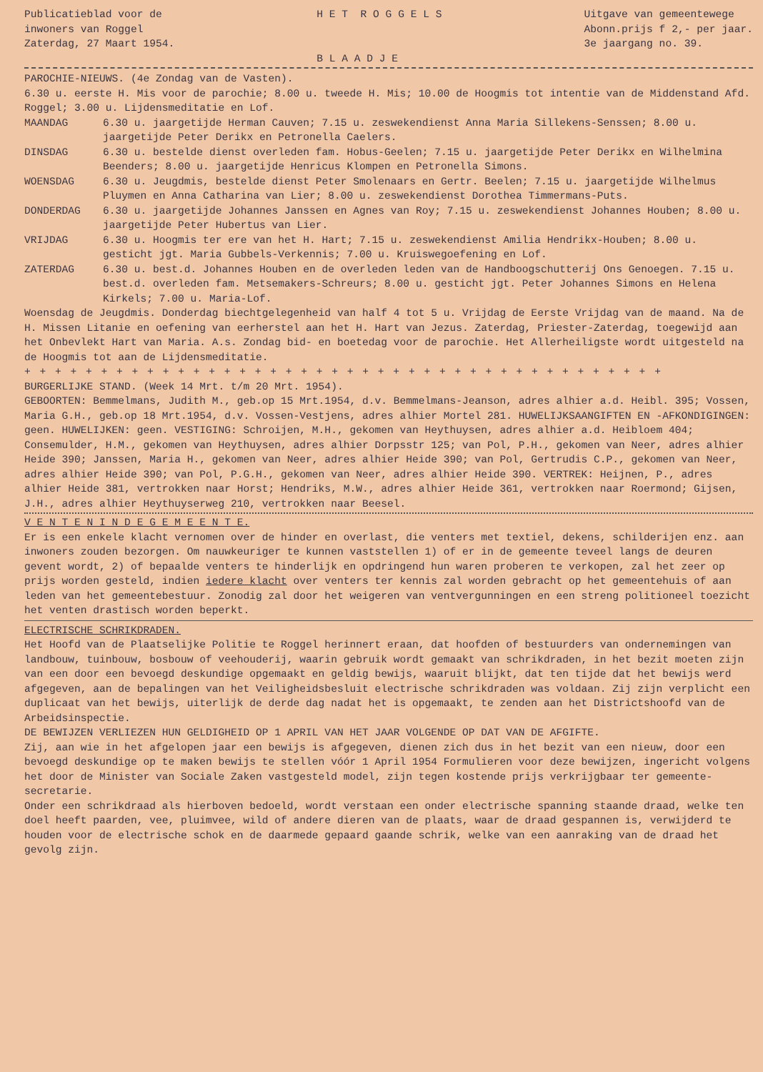Publicatieblad voor de inwoners van Roggel Zaterdag, 27 Maart 1954.
H E T R O G G E L S B L A A D J E
Uitgave van gemeentewege Abonn.prijs f 2,- per jaar. 3e jaargang no. 39.
PAROCHIE-NIEUWS. (4e Zondag van de Vasten).
6.30 u. eerste H. Mis voor de parochie; 8.00 u. tweede H. Mis; 10.00 de Hoogmis tot intentie van de Middenstand Afd. Roggel; 3.00 u. Lijdensmeditatie en Lof.
MAANDAG 6.30 u. jaargetijde Herman Cauven; 7.15 u. zeswekendienst Anna Maria Sillekens-Senssen; 8.00 u. jaargetijde Peter Derikx en Petronella Caelers.
DINSDAG 6.30 u. bestelde dienst overleden fam. Hobus-Geelen; 7.15 u. jaargetijde Peter Derikx en Wilhelmina Beenders; 8.00 u. jaargetijde Henricus Klompen en Petronella Simons.
WOENSDAG 6.30 u. Jeugdmis, bestelde dienst Peter Smolenaars en Gertr. Beelen; 7.15 u. jaargetijde Wilhelmus Pluymen en Anna Catharina van Lier; 8.00 u. zeswekendienst Dorothea Timmermans-Puts.
DONDERDAG 6.30 u. jaargetijde Johannes Janssen en Agnes van Roy; 7.15 u. zeswekendienst Johannes Houben; 8.00 u. jaargetijde Peter Hubertus van Lier.
VRIJDAG 6.30 u. Hoogmis ter ere van het H. Hart; 7.15 u. zeswekendienst Amilia Hendrikx-Houben; 8.00 u. gesticht jgt. Maria Gubbels-Verkennis; 7.00 u. Kruiswegoefening en Lof.
ZATERDAG 6.30 u. best.d. Johannes Houben en de overleden leden van de Handboogschutterij Ons Genoegen. 7.15 u. best.d. overleden fam. Metsemakers-Schreurs; 8.00 u. gesticht jgt. Peter Johannes Simons en Helena Kirkels; 7.00 u. Maria-Lof.
Woensdag de Jeugdmis. Donderdag biechtgelegenheid van half 4 tot 5 u. Vrijdag de Eerste Vrijdag van de maand. Na de H. Missen Litanie en oefening van eerherstel aan het H. Hart van Jezus. Zaterdag, Priester-Zaterdag, toegewijd aan het Onbevlekt Hart van Maria. A.s. Zondag bid- en boetedag voor de parochie. Het Allerheiligste wordt uitgesteld na de Hoogmis tot aan de Lijdensmeditatie.
+ + + + + + + + + + + + + + + + + + + + + + + + + + + + + + + + + + + + + + + + + +
BURGERLIJKE STAND. (Week 14 Mrt. t/m 20 Mrt. 1954).
GEBOORTEN: Bemmelmans, Judith M., geb.op 15 Mrt.1954, d.v. Bemmelmans-Jeanson, adres alhier a.d. Heibl. 395; Vossen, Maria G.H., geb.op 18 Mrt.1954, d.v. Vossen-Vestjens, adres alhier Mortel 281. HUWELIJKSAANGIFTEN EN -AFKONDIGINGEN: geen. HUWELIJKEN: geen. VESTIGING: Schroijen, M.H., gekomen van Heythuysen, adres alhier a.d. Heibloem 404; Consemulder, H.M., gekomen van Heythuysen, adres alhier Dorpsstr 125; van Pol, P.H., gekomen van Neer, adres alhier Heide 390; Janssen, Maria H., gekomen van Neer, adres alhier Heide 390; van Pol, Gertrudis C.P., gekomen van Neer, adres alhier Heide 390; van Pol, P.G.H., gekomen van Neer, adres alhier Heide 390. VERTREK: Heijnen, P., adres alhier Heide 381, vertrokken naar Horst; Hendriks, M.W., adres alhier Heide 361, vertrokken naar Roermond; Gijsen, J.H., adres alhier Heythuyserweg 210, vertrokken naar Beesel.
V E N T E N I N D E G E M E E N T E.
Er is een enkele klacht vernomen over de hinder en overlast, die venters met textiel, dekens, schilderijen enz. aan inwoners zouden bezorgen. Om nauwkeuriger te kunnen vaststellen 1) of er in de gemeente teveel langs de deuren gevent wordt, 2) of bepaalde venters te hinderlijk en opdringend hun waren proberen te verkopen, zal het zeer op prijs worden gesteld, indien iedere klacht over venters ter kennis zal worden gebracht op het gemeentehuis of aan leden van het gemeentebestuur. Zonodig zal door het weigeren van ventvergunningen en een streng politioneel toezicht het venten drastisch worden beperkt.
ELECTRISCHE SCHRIKDRADEN.
Het Hoofd van de Plaatselijke Politie te Roggel herinnert eraan, dat hoofden of bestuurders van ondernemingen van landbouw, tuinbouw, bosbouw of veehouderij, waarin gebruik wordt gemaakt van schrikdraden, in het bezit moeten zijn van een door een bevoegd deskundige opgemaakt en geldig bewijs, waaruit blijkt, dat ten tijde dat het bewijs werd afgegeven, aan de bepalingen van het Veiligheidsbesluit electrische schrikdraden was voldaan. Zij zijn verplicht een duplicaat van het bewijs, uiterlijk de derde dag nadat het is opgemaakt, te zenden aan het Districtshoofd van de Arbeidsinspectie.
DE BEWIJZEN VERLIEZEN HUN GELDIGHEID OP 1 APRIL VAN HET JAAR VOLGENDE OP DAT VAN DE AFGIFTE.
Zij, aan wie in het afgelopen jaar een bewijs is afgegeven, dienen zich dus in het bezit van een nieuw, door een bevoegd deskundige op te maken bewijs te stellen vóór 1 April 1954 Formulieren voor deze bewijzen, ingericht volgens het door de Minister van Sociale Zaken vastgesteld model, zijn tegen kostende prijs verkrijgbaar ter gemeente-secretarie.
Onder een schrikdraad als hierboven bedoeld, wordt verstaan een onder electrische spanning staande draad, welke ten doel heeft paarden, vee, pluimvee, wild of andere dieren van de plaats, waar de draad gespannen is, verwijderd te houden voor de electrische schok en de daarmede gepaard gaande schrik, welke van een aanraking van de draad het gevolg zijn.